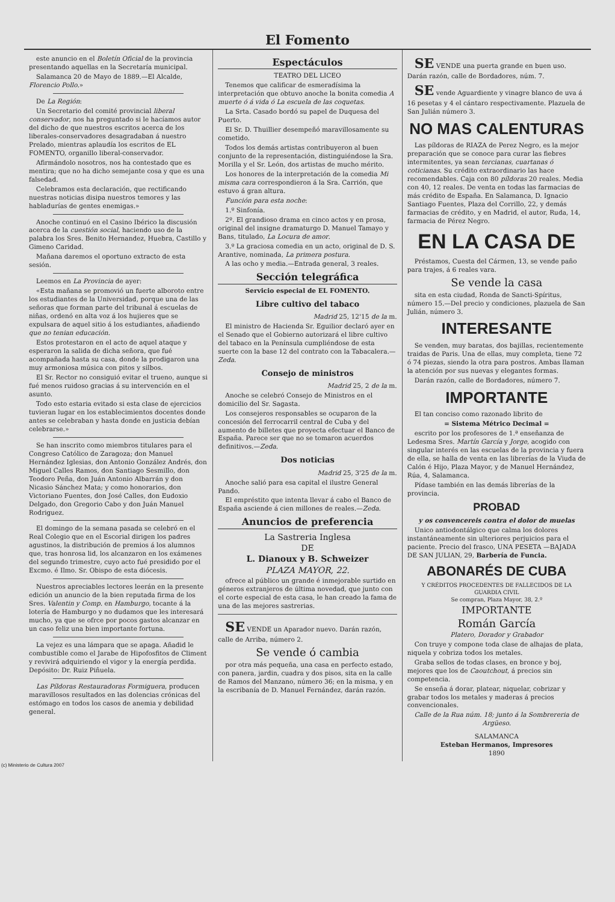El Fomento
este anuncio en el Boletín Oficial de la provincia presentando aquellas en la Secretaría municipal.
Salamanca 20 de Mayo de 1889.—El Alcalde, Florencio Pollo.»
De La Región:
Un Secretario del comité provincial liberal conservador, nos ha preguntado si le hacíamos autor del dicho de que nuestros escritos acerca de los liberales-conservadores desagradaban á nuestro Prelado, mientras aplaudía los escritos de EL FOMENTO, organillo liberal-conservador.
Afirmándolo nosotros, nos ha contestado que es mentira; que no ha dicho semejante cosa y que es una falsedad.
Celebramos esta declaración, que rectificando nuestras noticias disipa nuestros temores y las habladurías de gentes enemigas.»
Anoche continuó en el Casino Ibérico la discusión acerca de la cuestión social, haciendo uso de la palabra los Sres. Benito Hernandez, Huebra, Castillo y Gimeno Caridad.
Mañana daremos el oportuno extracto de esta sesión.
Leemos en La Provincia de ayer:
«Esta mañana se promovió un fuerte alboroto entre los estudiantes de la Universidad, porque una de las señoras que forman parte del tribunal á escuelas de niñas, ordenó en alta voz á los hujieres que se expulsara de aquel sitio á los estudiantes, añadiendo que no tenian educación.
Estos protestaron en el acto de aquel ataque y esperaron la salida de dicha señora, que fué acompañada hasta su casa, donde la prodigaron una muy armoniosa música con pitos y silbos.
El Sr. Rector no consiguió evitar el trueno, aunque si fué menos ruidoso gracias á su intervención en el asunto.
Todo esto estaria evitado si esta clase de ejercicios tuvieran lugar en los establecimientos docentes donde antes se celebraban y hasta donde en justicia debían celebrarse.»
Se han inscrito como miembros titulares para el Congreso Católico de Zaragoza; don Manuel Hernández Iglesias, don Antonio González Andrés, don Miguel Calles Ramos, don Santiago Sesmillo, don Teodoro Peña, don Juán Antonio Albarrán y don Nicasio Sánchez Mata; y como honorarios, don Victoriano Fuentes, don José Calles, don Eudoxio Delgado, don Gregorio Cabo y don Juán Manuel Rodriguez.
El domingo de la semana pasada se celebró en el Real Colegio que en el Escorial dirigen los padres agustinos, la distribución de premios á los alumnos que, tras honrosa lid, los alcanzaron en los exámenes del segundo trimestre, cuyo acto fué presidido por el Excmo. é Ilmo. Sr. Obispo de esta diócesis.
Nuestros apreciables lectores leerán en la presente edición un anuncio de la bien reputada firma de los Sres. Valentin y Comp. en Hamburgo, tocante á la lotería de Hamburgo y no dudamos que les interesará mucho, ya que se ofrce por pocos gastos alcanzar en un caso feliz una bien importante fortuna.
La vejez es una lámpara que se apaga. Añadid le combustible como el Jarabe de Hipofosfitos de Climent y revivirá adquiriendo el vigor y la energía perdida. Depósito: Dr. Ruiz Piñuela.
Las Píldoras Restauradoras Formiguera, producen maravillosos resultados en las dolencias crónicas del estómago en todos los casos de anemia y debilidad general.
Espectáculos
TEATRO DEL LICEO
Tenemos que calificar de esmeradísima la interpretación que obtuvo anoche la bonita comedia A muerte ó á vida ó La escuela de las coquetas.
La Srta. Casado bordó su papel de Duquesa del Puerto.
El Sr. D. Thuillier desempeñó maravillosamente su cometido.
Todos los demás artistas contribuyeron al buen conjunto de la representación, distinguiéndose la Sra. Morilla y el Sr. León, dos artistas de mucho mérito.
Los honores de la interpretación de la comedia Mi misma cara correspondieron á la Sra. Carrión, que estuvo á gran altura.
Función para esta noche:
1.º Sinfonía.
2º. El grandioso drama en cinco actos y en prosa, original del insigne dramaturgo D. Manuel Tamayo y Bans, titulado, La Locura de amor.
3.º La graciosa comedia en un acto, original de D. S. Arantive, nominada, La primera postura.
A las ocho y media.—Entrada general, 3 reales.
Sección telegráfica
Servicio especial de EL FOMENTO.
Libre cultivo del tabaco
Madrid 25, 12'15 de la m.
El ministro de Hacienda Sr. Eguilior declaró ayer en el Senado que el Gobierno autorizará el libre cultivo del tabaco en la Península cumpliéndose de esta suerte con la base 12 del contrato con la Tabacalera.—Zeda.
Consejo de ministros
Madrid 25, 2 de la m.
Anoche se celebró Consejo de Ministros en el domicilio del Sr. Sagasta.
Los consejeros responsables se ocuparon de la concesión del ferrocarril central de Cuba y del aumento de billetes que proyecta efectuar el Banco de España. Parece ser que no se tomaron acuerdos definitivos.—Zeda.
Dos noticias
Madrid 25, 3'25 de la m.
Anoche salió para esa capital el ilustre General Pando.
El empréstito que intenta llevar á cabo el Banco de España asciende á cien millones de reales.—Zeda.
Anuncios de preferencia
La Sastreria Inglesa
DE
L. Dianoux y B. Schweizer
PLAZA MAYOR, 22.
ofrece al público un grande é inmejorable surtido en géneros extranjeros de última novedad, que junto con el corte especial de esta casa, le han creado la fama de una de las mejores sastrerias.
SE VENDE un Aparador nuevo. Darán razón, calle de Arriba, número 2.
Se vende ó cambia
por otra más pequeña, una casa en perfecto estado, con panera, jardin, cuadra y dos pisos, sita en la calle de Ramos del Manzano, número 36; en la misma, y en la escribanía de D. Manuel Fernández, darán razón.
SE VENDE una puerta grande en buen uso. Darán razón, calle de Bordadores, núm. 7.
SE vende Aguardiente y vinagre blanco de uva á 16 pesetas y 4 el cántaro respectivamente. Plazuela de San Julián número 3.
NO MAS CALENTURAS
Las píldoras de RIAZA de Perez Negro, es la mejor preparación que se conoce para curar las fiebres intermitentes, ya sean tercianas, cuartanas ó coticianas. Su crédito extraordinario las hace recomendables. Caja con 80 píldoras 20 reales. Media con 40, 12 reales. De venta en todas las farmacias de más crédito de España. En Salamanca, D. Ignacio Santiago Fuentes, Plaza del Corrillo, 22, y demás farmacias de crédito, y en Madrid, el autor, Ruda, 14, farmacia de Pérez Negro.
EN LA CASA DE
Préstamos, Cuesta del Cármen, 13, se vende paño para trajes, á 6 reales vara.
Se vende la casa
sita en esta ciudad, Ronda de Sancti-Spíritus, número 15.—Del precio y condiciones, plazuela de San Julián, número 3.
INTERESANTE
Se venden, muy baratas, dos bajillas, recientemente traidas de Paris. Una de ellas, muy completa, tiene 72 ó 74 piezas, siendo la otra para postros. Ambas llaman la atención por sus nuevas y elegantes formas.
Darán razón, calle de Bordadores, número 7.
IMPORTANTE
El tan conciso como razonado librito de
= Sistema Métrico Decimal =
escrito por los profesores de 1.ª enseñanza de Ledesma Sres. Martín García y Jorge, acogido con singular interés en las escuelas de la provincia y fuera de ella, se halla de venta en las librerías de la Viuda de Calón é Hijo, Plaza Mayor, y de Manuel Hernández, Rúa, 4, Salamanca.
Pídase también en las demás librerías de la provincia.
PROBAD
y os convencereis contra el dolor de muelas
Unico antiodontálgico que calma los dolores instantáneamente sin ulteriores perjuicios para el paciente. Precio del frasco, UNA PESETA —BAJADA DE SAN JULIAN, 29, Barbería de Funcia.
ABONARÉS DE CUBA
Y CRÉDITOS PROCEDENTES DE FALLECIDOS DE LA GUARDIA CIVIL
Se compran, Plaza Mayor, 38, 2.º
IMPORTANTE
Román García
Platero, Dorador y Grabador
Con truye y compone toda clase de alhajas de plata, niquela y cobriza todos los metales.
Graba sellos de todas clases, en bronce y boj, mejores que los de Caoutchout, á precios sin competencia.
Se enseña á dorar, platear, niquelar, cobrizar y grabar todos los metales y maderas á precios convencionales.
Calle de la Rua núm. 18; junto á la Sombrereria de Argüeso.
SALAMANCA
Esteban Hermanos, Impresores
1890
(c) Ministerio de Cultura 2007